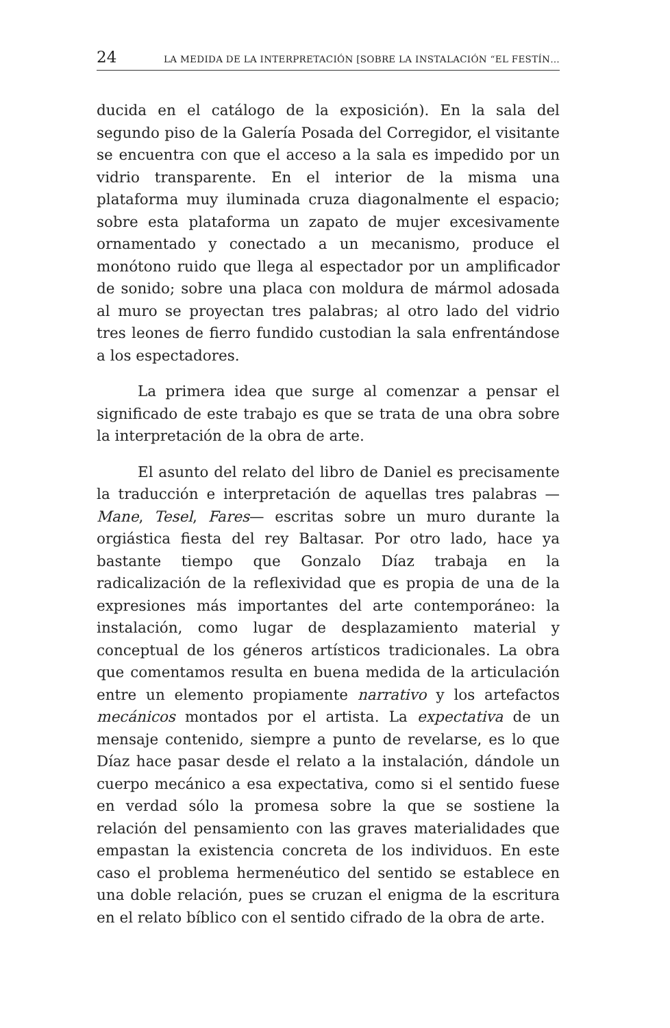24 LA MEDIDA DE LA INTERPRETACIÓN [SOBRE LA INSTALACIÓN “EL FESTÍN…
ducida en el catálogo de la exposición). En la sala del segundo piso de la Galería Posada del Corregidor, el visitante se encuentra con que el acceso a la sala es impedido por un vidrio transparente. En el interior de la misma una plataforma muy iluminada cruza diagonalmente el espacio; sobre esta plataforma un zapato de mujer excesivamente ornamentado y conectado a un mecanismo, produce el monótono ruido que llega al espectador por un amplificador de sonido; sobre una placa con moldura de mármol adosada al muro se proyectan tres palabras; al otro lado del vidrio tres leones de fierro fundido custodian la sala enfrentándose a los espectadores.
La primera idea que surge al comenzar a pensar el significado de este trabajo es que se trata de una obra sobre la interpretación de la obra de arte.
El asunto del relato del libro de Daniel es precisamente la traducción e interpretación de aquellas tres palabras —Mane, Tesel, Fares— escritas sobre un muro durante la orgiástica fiesta del rey Baltasar. Por otro lado, hace ya bastante tiempo que Gonzalo Díaz trabaja en la radicalización de la reflexividad que es propia de una de la expresiones más importantes del arte contemporáneo: la instalación, como lugar de desplazamiento material y conceptual de los géneros artísticos tradicionales. La obra que comentamos resulta en buena medida de la articulación entre un elemento propiamente narrativo y los artefactos mecánicos montados por el artista. La expectativa de un mensaje contenido, siempre a punto de revelarse, es lo que Díaz hace pasar desde el relato a la instalación, dándole un cuerpo mecánico a esa expectativa, como si el sentido fuese en verdad sólo la promesa sobre la que se sostiene la relación del pensamiento con las graves materialidades que empastan la existencia concreta de los individuos. En este caso el problema hermenéutico del sentido se establece en una doble relación, pues se cruzan el enigma de la escritura en el relato bíblico con el sentido cifrado de la obra de arte.